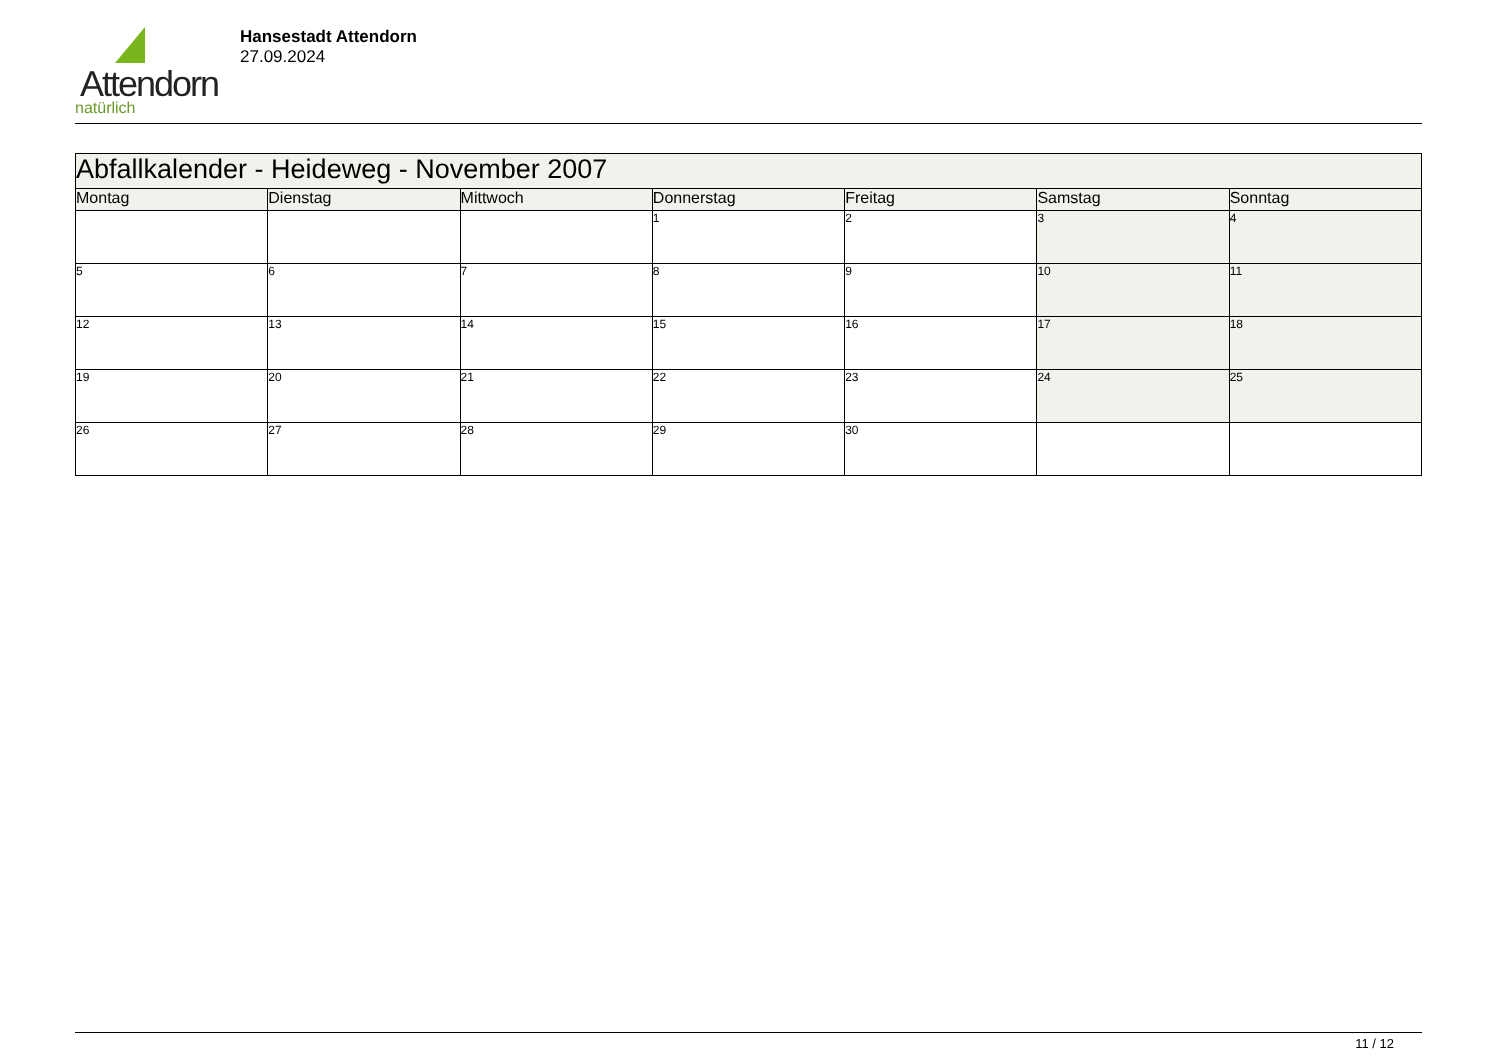Attendorn
natürlich
Hansestadt Attendorn
27.09.2024
| Abfallkalender - Heideweg - November 2007 | | | | | | |
| Montag | Dienstag | Mittwoch | Donnerstag | Freitag | Samstag | Sonntag |
| | | | 1 | 2 | 3 | 4 |
| 5 | 6 | 7 | 8 | 9 | 10 | 11 |
| 12 | 13 | 14 | 15 | 16 | 17 | 18 |
| 19 | 20 | 21 | 22 | 23 | 24 | 25 |
| 26 | 27 | 28 | 29 | 30 | | |
11 / 12